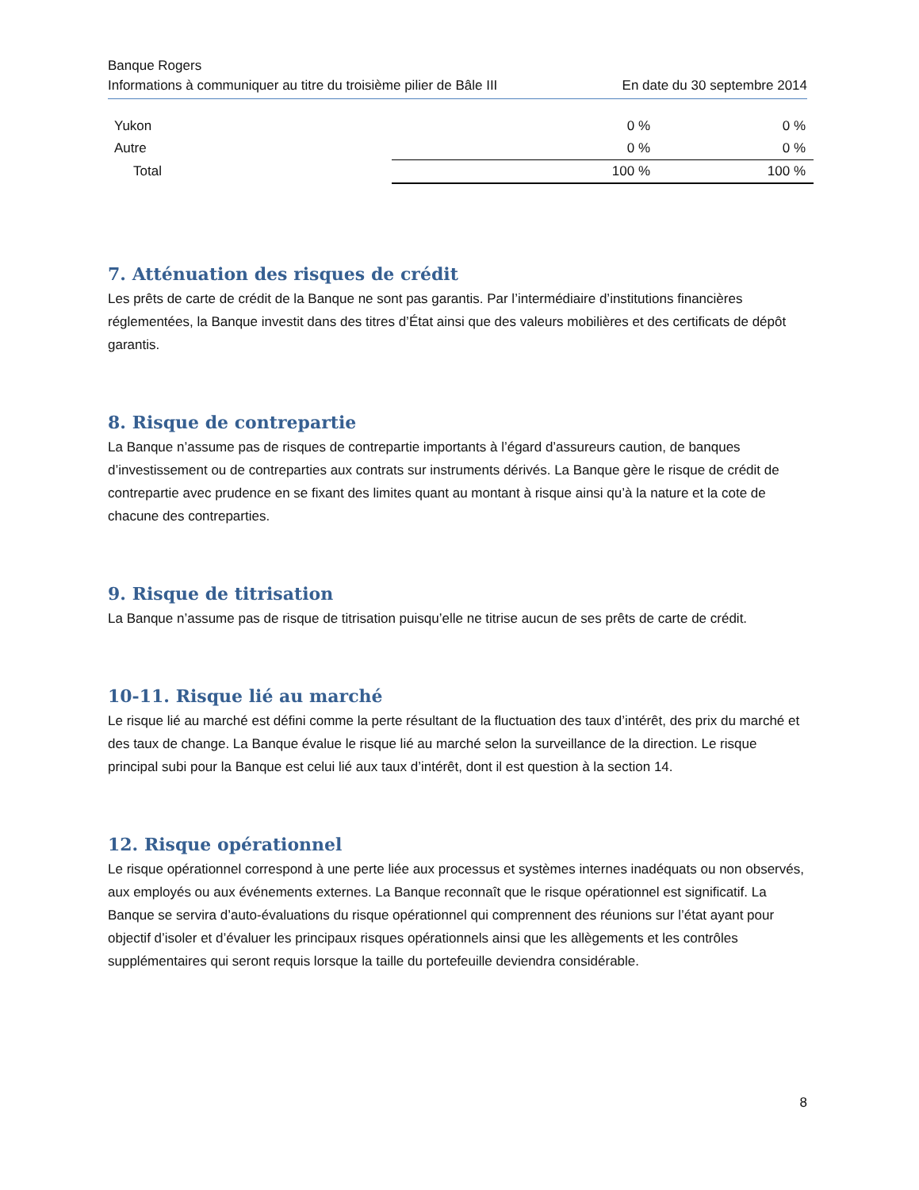Banque Rogers
Informations à communiquer au titre du troisième pilier de Bâle III En date du 30 septembre 2014
| Yukon | | 0 % | 0 % | |
| Autre | | 0 % | 0 % | |
| Total | | 100 % | 100 % | |
7. Atténuation des risques de crédit
Les prêts de carte de crédit de la Banque ne sont pas garantis. Par l’intermédiaire d’institutions financières réglementées, la Banque investit dans des titres d’État ainsi que des valeurs mobilières et des certificats de dépôt garantis.
8. Risque de contrepartie
La Banque n’assume pas de risques de contrepartie importants à l’égard d’assureurs caution, de banques d’investissement ou de contreparties aux contrats sur instruments dérivés. La Banque gère le risque de crédit de contrepartie avec prudence en se fixant des limites quant au montant à risque ainsi qu’à la nature et la cote de chacune des contreparties.
9. Risque de titrisation
La Banque n’assume pas de risque de titrisation puisqu’elle ne titrise aucun de ses prêts de carte de crédit.
10-11. Risque lié au marché
Le risque lié au marché est défini comme la perte résultant de la fluctuation des taux d’intérêt, des prix du marché et des taux de change. La Banque évalue le risque lié au marché selon la surveillance de la direction. Le risque principal subi pour la Banque est celui lié aux taux d’intérêt, dont il est question à la section 14.
12. Risque opérationnel
Le risque opérationnel correspond à une perte liée aux processus et systèmes internes inadéquats ou non observés, aux employés ou aux événements externes. La Banque reconnaît que le risque opérationnel est significatif. La Banque se servira d’auto-évaluations du risque opérationnel qui comprennent des réunions sur l’état ayant pour objectif d’isoler et d’évaluer les principaux risques opérationnels ainsi que les allègements et les contrôles supplémentaires qui seront requis lorsque la taille du portefeuille deviendra considérable.
8